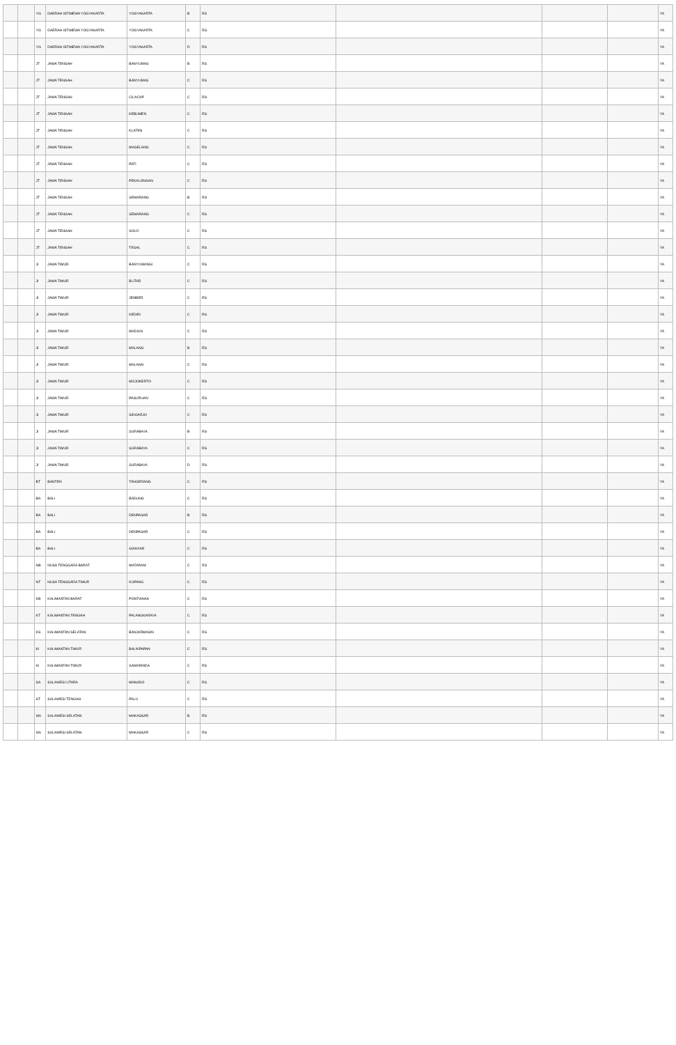| | | YG | DAERAH ISTIMEWA YOGYAKARTA | YOGYAKARTA | B | RS | | | | YA |
| | | YG | DAERAH ISTIMEWA YOGYAKARTA | YOGYAKARTA | C | RS | | | | YA |
| | | YG | DAERAH ISTIMEWA YOGYAKARTA | YOGYAKARTA | D | RS | | | | YA |
| | | JT | JAWA TENGAH | BANYUMAS | B | RS | | | | YA |
| | | JT | JAWA TENGAH | BANYUMAS | C | RS | | | | YA |
| | | JT | JAWA TENGAH | CILACAP | C | RS | | | | YA |
| | | JT | JAWA TENGAH | KEBUMEN | C | RS | | | | YA |
| | | JT | JAWA TENGAH | KLATEN | C | RS | | | | YA |
| | | JT | JAWA TENGAH | MAGELANG | C | RS | | | | YA |
| | | JT | JAWA TENGAH | PATI | C | RS | | | | YA |
| | | JT | JAWA TENGAH | PEKALONGAN | C | RS | | | | YA |
| | | JT | JAWA TENGAH | SEMARANG | B | RS | | | | YA |
| | | JT | JAWA TENGAH | SEMARANG | C | RS | | | | YA |
| | | JT | JAWA TENGAH | SOLO | C | RS | | | | YA |
| | | JT | JAWA TENGAH | TEGAL | C | RS | | | | YA |
| | | JI | JAWA TIMUR | BANYUWANGI | C | RS | | | | YA |
| | | JI | JAWA TIMUR | BLITAR | C | RS | | | | YA |
| | | JI | JAWA TIMUR | JEMBER | C | RS | | | | YA |
| | | JI | JAWA TIMUR | KEDIRI | C | RS | | | | YA |
| | | JI | JAWA TIMUR | MADIUN | C | RS | | | | YA |
| | | JI | JAWA TIMUR | MALANG | B | RS | | | | YA |
| | | JI | JAWA TIMUR | MALANG | C | RS | | | | YA |
| | | JI | JAWA TIMUR | MOJOKERTO | C | RS | | | | YA |
| | | JI | JAWA TIMUR | PASURUAN | C | RS | | | | YA |
| | | JI | JAWA TIMUR | SIDOARJO | C | RS | | | | YA |
| | | JI | JAWA TIMUR | SURABAYA | B | RS | | | | YA |
| | | JI | JAWA TIMUR | SURABAYA | C | RS | | | | YA |
| | | JI | JAWA TIMUR | SURABAYA | D | RS | | | | YA |
| | | BT | BANTEN | TANGERANG | C | RS | | | | YA |
| | | BA | BALI | BADUNG | C | RS | | | | YA |
| | | BA | BALI | DENPASAR | B | RS | | | | YA |
| | | BA | BALI | DENPASAR | C | RS | | | | YA |
| | | BA | BALI | GIANYAR | C | RS | | | | YA |
| | | NB | NUSA TENGGARA BARAT | MATARAM | C | RS | | | | YA |
| | | NT | NUSA TENGGARA TIMUR | KUPANG | C | RS | | | | YA |
| | | KB | KALIMANTAN BARAT | PONTIANAK | C | RS | | | | YA |
| | | KT | KALIMANTAN TENGAH | PALANGKARAYA | C | RS | | | | YA |
| | | KS | KALIMANTAN SELATAN | BANJARMASIN | C | RS | | | | YA |
| | | KI | KALIMANTAN TIMUR | BALIKPAPAN | C | RS | | | | YA |
| | | KI | KALIMANTAN TIMUR | SAMARINDA | C | RS | | | | YA |
| | | SA | SULAWESI UTARA | MANADO | C | RS | | | | YA |
| | | ST | SULAWESI TENGAH | PALU | C | RS | | | | YA |
| | | SN | SULAWESI SELATAN | MAKASSAR | B | RS | | | | YA |
| | | SN | SULAWESI SELATAN | MAKASSAR | C | RS | | | | YA |